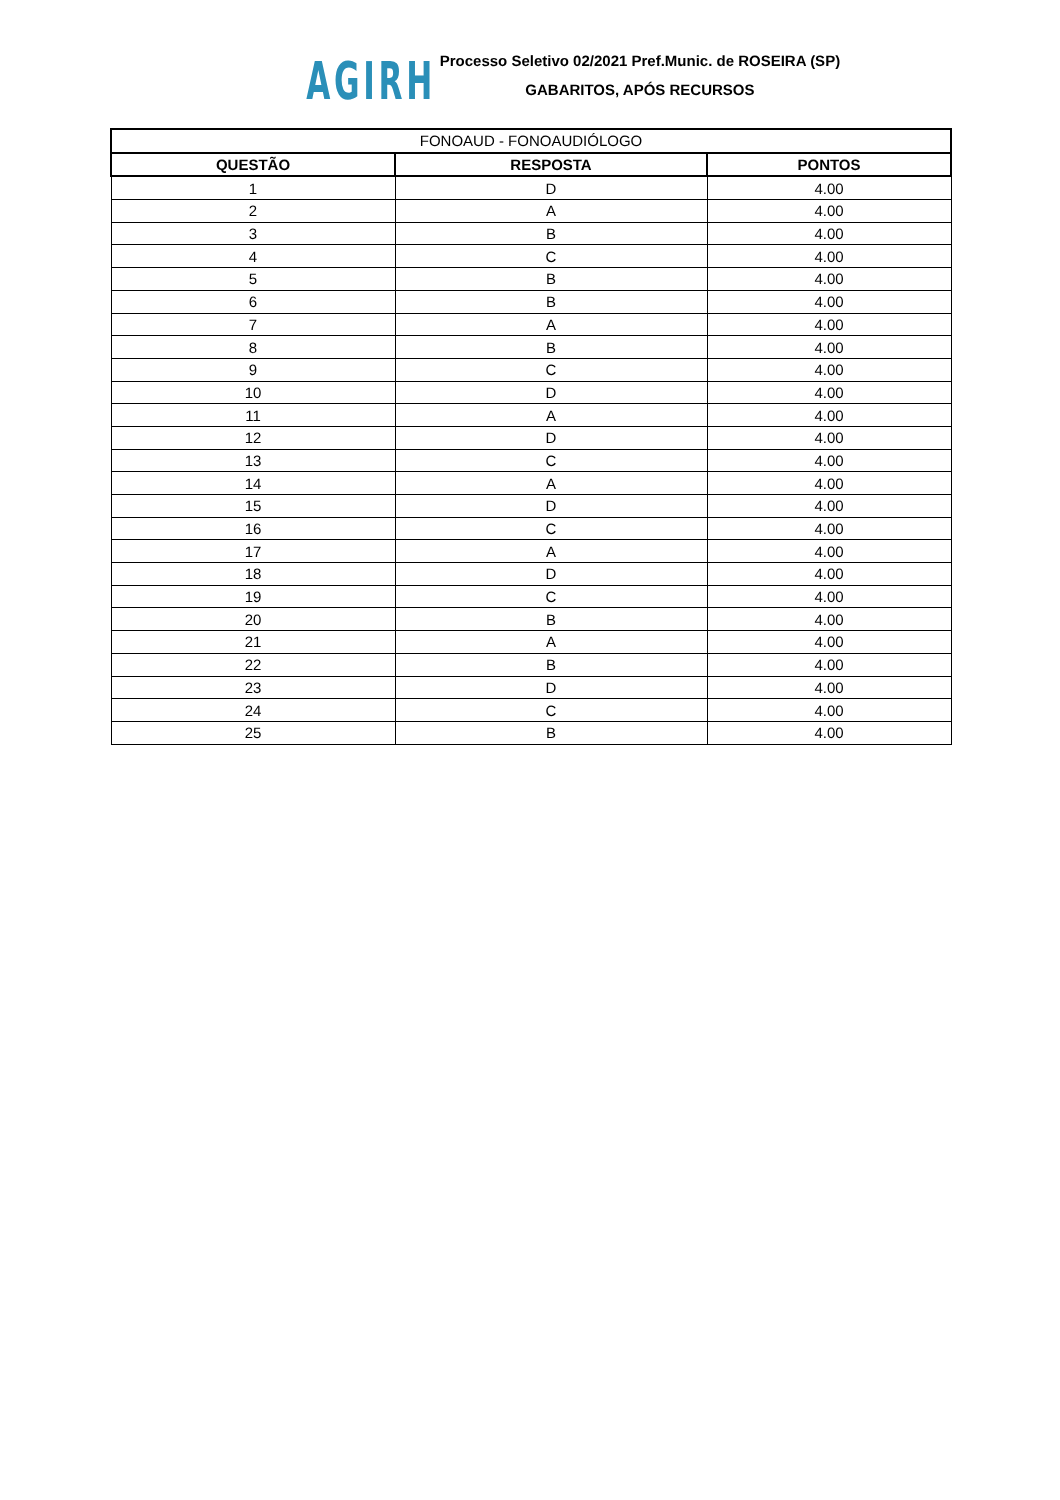AGIRH
Processo Seletivo 02/2021 Pref.Munic. de ROSEIRA (SP)
GABARITOS, APÓS RECURSOS
| FONOAUD - FONOAUDIÓLOGO | | |
| --- | --- | --- |
| QUESTÃO | RESPOSTA | PONTOS |
| 1 | D | 4.00 |
| 2 | A | 4.00 |
| 3 | B | 4.00 |
| 4 | C | 4.00 |
| 5 | B | 4.00 |
| 6 | B | 4.00 |
| 7 | A | 4.00 |
| 8 | B | 4.00 |
| 9 | C | 4.00 |
| 10 | D | 4.00 |
| 11 | A | 4.00 |
| 12 | D | 4.00 |
| 13 | C | 4.00 |
| 14 | A | 4.00 |
| 15 | D | 4.00 |
| 16 | C | 4.00 |
| 17 | A | 4.00 |
| 18 | D | 4.00 |
| 19 | C | 4.00 |
| 20 | B | 4.00 |
| 21 | A | 4.00 |
| 22 | B | 4.00 |
| 23 | D | 4.00 |
| 24 | C | 4.00 |
| 25 | B | 4.00 |